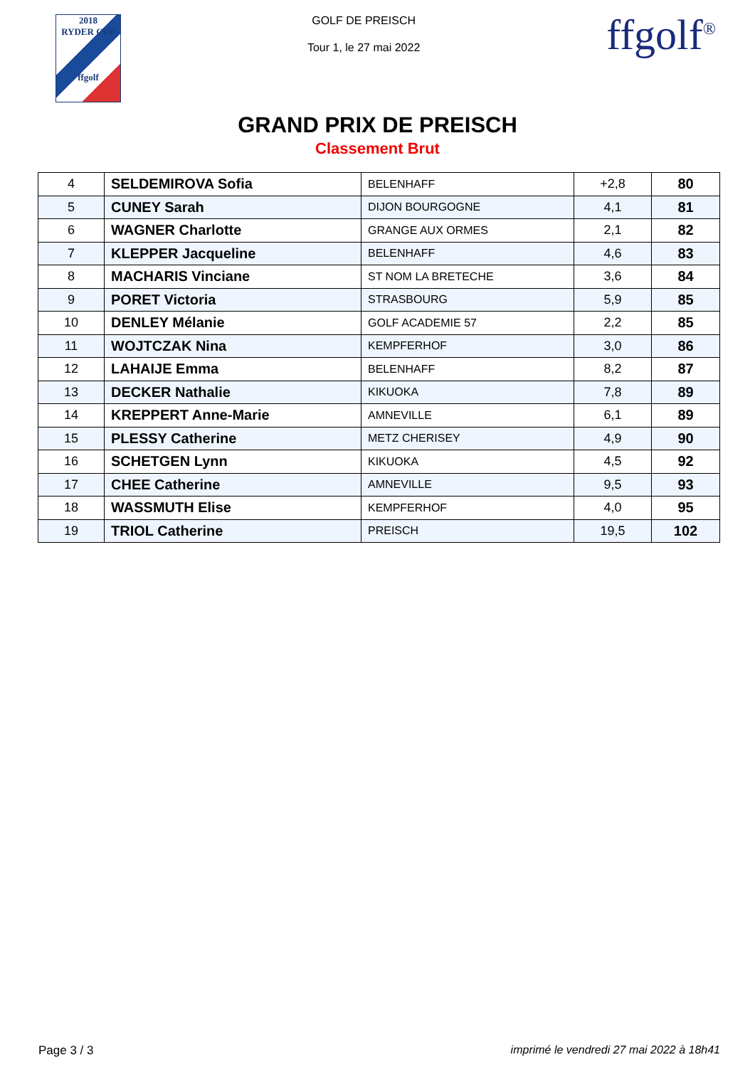2018
RYDER CUP
ffgolf
GOLF DE PREISCH
Tour 1, le 27 mai 2022
ffgolf<sup>®</sup>
GRAND PRIX DE PREISCH
Classement Brut
| 4 | SELDEMIROVA Sofia | BELENHAFF | +2,8 | 80 |
| 5 | CUNEY Sarah | DIJON BOURGOGNE | 4,1 | 81 |
| 6 | WAGNER Charlotte | GRANGE AUX ORMES | 2,1 | 82 |
| 7 | KLEPPER Jacqueline | BELENHAFF | 4,6 | 83 |
| 8 | MACHARIS Vinciane | ST NOM LA BRETECHE | 3,6 | 84 |
| 9 | PORET Victoria | STRASBOURG | 5,9 | 85 |
| 10 | DENLEY Mélanie | GOLF ACADEMIE 57 | 2,2 | 85 |
| 11 | WOJTCZAK Nina | KEMPFERHOF | 3,0 | 86 |
| 12 | LAHAIJE Emma | BELENHAFF | 8,2 | 87 |
| 13 | DECKER Nathalie | KIKUOKA | 7,8 | 89 |
| 14 | KREPPERT Anne-Marie | AMNEVILLE | 6,1 | 89 |
| 15 | PLESSY Catherine | METZ CHERISEY | 4,9 | 90 |
| 16 | SCHETGEN Lynn | KIKUOKA | 4,5 | 92 |
| 17 | CHEE Catherine | AMNEVILLE | 9,5 | 93 |
| 18 | WASSMUTH Elise | KEMPFERHOF | 4,0 | 95 |
| 19 | TRIOL Catherine | PREISCH | 19,5 | 102 |
Page 3 / 3 imprimé le vendredi 27 mai 2022 à 18h41